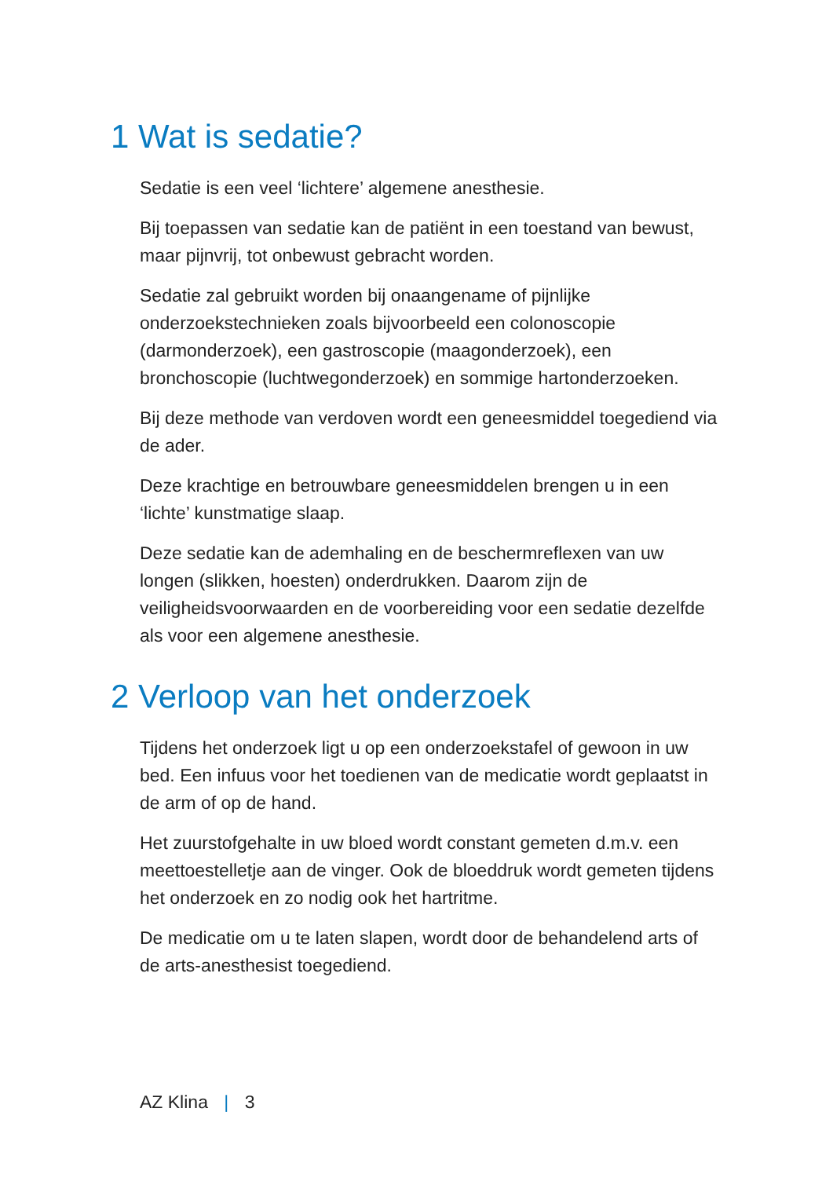1 Wat is sedatie?
Sedatie is een veel ‘lichtere’ algemene anesthesie.
Bij toepassen van sedatie kan de patiënt in een toestand van bewust, maar pijnvrij, tot onbewust gebracht worden.
Sedatie zal gebruikt worden bij onaangename of pijnlijke onderzoekstechnieken zoals bijvoorbeeld een colonoscopie (darmonderzoek), een gastroscopie (maagonderzoek), een bronchoscopie (luchtwegonderzoek) en sommige hartonderzoeken.
Bij deze methode van verdoven wordt een geneesmiddel toegediend via de ader.
Deze krachtige en betrouwbare geneesmiddelen brengen u in een ‘lichte’ kunstmatige slaap.
Deze sedatie kan de ademhaling en de beschermreflexen van uw longen (slikken, hoesten) onderdrukken. Daarom zijn de veiligheidsvoorwaarden en de voorbereiding voor een sedatie dezelfde als voor een algemene anesthesie.
2 Verloop van het onderzoek
Tijdens het onderzoek ligt u op een onderzoekstafel of gewoon in uw bed. Een infuus voor het toedienen van de medicatie wordt geplaatst in de arm of op de hand.
Het zuurstofgehalte in uw bloed wordt constant gemeten d.m.v. een meettoestelletje aan de vinger. Ook de bloeddruk wordt gemeten tijdens het onderzoek en zo nodig ook het hartritme.
De medicatie om u te laten slapen, wordt door de behandelend arts of de arts-anesthesist toegediend.
AZ Klina | 3